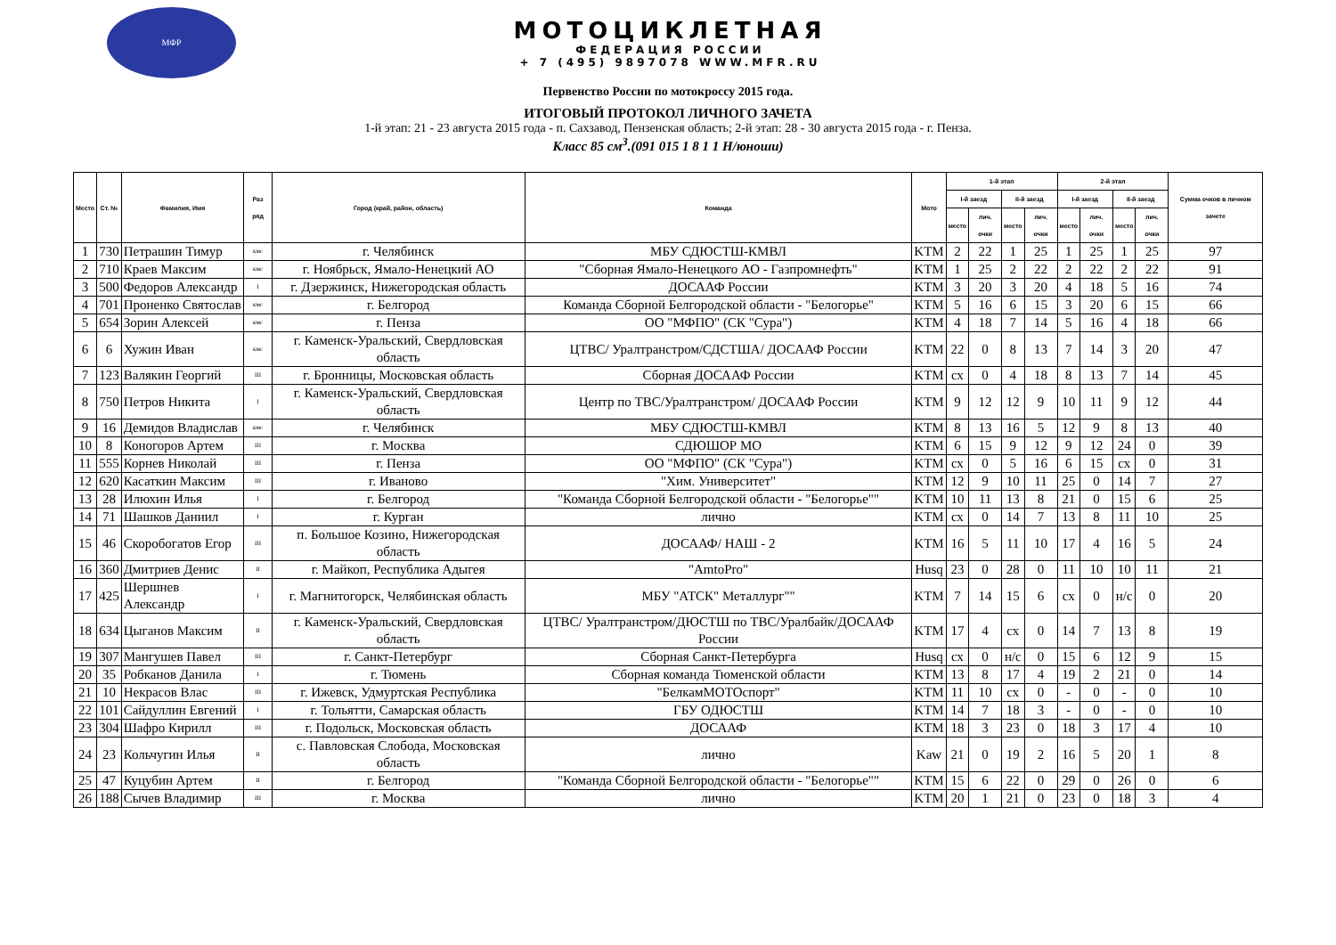МФР
МОТОЦИКЛЕТНАЯ
ФЕДЕРАЦИЯ РОССИИ
+ 7 (495) 9897078 WWW.MFR.RU
Первенство России по мотокроссу 2015 года.
ИТОГОВЫЙ ПРОТОКОЛ ЛИЧНОГО ЗАЧЕТА
1-й этап: 21 - 23 августа 2015 года - п. Сахзавод, Пензенская область; 2-й этап: 28 - 30 августа 2015 года - г. Пенза.
Класс 85 см<sup>3</sup>.(091 015 1 8 1 1 Н/юноши)
| Место | Ст. № | Фамилия, Имя | Раз ряд | Город (край, район, область) | Команда | Мото | 1-й этап | | | | 2-й этап | | | | Сумма очков в личном зачете |
| --- | --- | --- | --- | --- | --- | --- | --- | --- | --- | --- | --- | --- | --- | --- | --- |
| | | | | | | | I-й заезд | | II-й заезд | | I-й заезд | | II-й заезд | | |
| | | | | | | | место | лич. очки | место | лич. очки | место | лич. очки | место | лич. очки | |
| 1 | 730 | Петрашин Тимур | кмс | г. Челябинск | МБУ СДЮСТШ-КМВЛ | KTM | 2 | 22 | 1 | 25 | 1 | 25 | 1 | 25 | 97 |
| 2 | 710 | Краев Максим | кмс | г. Ноябрьск, Ямало-Ненецкий АО | "Сборная Ямало-Ненецкого АО - Газпромнефть" | KTM | 1 | 25 | 2 | 22 | 2 | 22 | 2 | 22 | 91 |
| 3 | 500 | Федоров Александр | I | г. Дзержинск, Нижегородская область | ДОСААФ России | KTM | 3 | 20 | 3 | 20 | 4 | 18 | 5 | 16 | 74 |
| 4 | 701 | Проненко Святослав | кмс | г. Белгород | Команда Сборной Белгородской области - "Белогорье" | KTM | 5 | 16 | 6 | 15 | 3 | 20 | 6 | 15 | 66 |
| 5 | 654 | Зорин Алексей | кмс | г. Пенза | ОО "МФПО" (СК "Сура") | KTM | 4 | 18 | 7 | 14 | 5 | 16 | 4 | 18 | 66 |
| 6 | 6 | Хужин Иван | кмс | г. Каменск-Уральский, Свердловская область | ЦТВС/ Уралтранстром/СДСТША/ ДОСААФ России | KTM | 22 | 0 | 8 | 13 | 7 | 14 | 3 | 20 | 47 |
| 7 | 123 | Валякин Георгий | III | г. Бронницы, Московская область | Сборная ДОСААФ России | KTM | сх | 0 | 4 | 18 | 8 | 13 | 7 | 14 | 45 |
| 8 | 750 | Петров Никита | I | г. Каменск-Уральский, Свердловская область | Центр по ТВС/Уралтранстром/ ДОСААФ России | KTM | 9 | 12 | 12 | 9 | 10 | 11 | 9 | 12 | 44 |
| 9 | 16 | Демидов Владислав | кмс | г. Челябинск | МБУ СДЮСТШ-КМВЛ | KTM | 8 | 13 | 16 | 5 | 12 | 9 | 8 | 13 | 40 |
| 10 | 8 | Коногоров Артем | III | г. Москва | СДЮШОР МО | KTM | 6 | 15 | 9 | 12 | 9 | 12 | 24 | 0 | 39 |
| 11 | 555 | Корнев Николай | III | г. Пенза | ОО "МФПО" (СК "Сура") | KTM | сх | 0 | 5 | 16 | 6 | 15 | сх | 0 | 31 |
| 12 | 620 | Касаткин Максим | III | г. Иваново | "Хим. Университет" | KTM | 12 | 9 | 10 | 11 | 25 | 0 | 14 | 7 | 27 |
| 13 | 28 | Илюхин Илья | I | г. Белгород | "Команда Сборной Белгородской области - "Белогорье"" | KTM | 10 | 11 | 13 | 8 | 21 | 0 | 15 | 6 | 25 |
| 14 | 71 | Шашков Даниил | I | г. Курган | лично | KTM | сх | 0 | 14 | 7 | 13 | 8 | 11 | 10 | 25 |
| 15 | 46 | Скоробогатов Егор | III | п. Большое Козино, Нижегородская область | ДОСААФ/ НАШ - 2 | KTM | 16 | 5 | 11 | 10 | 17 | 4 | 16 | 5 | 24 |
| 16 | 360 | Дмитриев Денис | II | г. Майкоп, Республика Адыгея | "AmtoPro" | Husq | 23 | 0 | 28 | 0 | 11 | 10 | 10 | 11 | 21 |
| 17 | 425 | Шершнев Александр | I | г. Магнитогорск, Челябинская область | МБУ "АТСК" Металлург"" | KTM | 7 | 14 | 15 | 6 | сх | 0 | н/с | 0 | 20 |
| 18 | 634 | Цыганов Максим | II | г. Каменск-Уральский, Свердловская область | ЦТВС/ Уралтранстром/ДЮСТШ по ТВС/Уралбайк/ДОСААФ России | KTM | 17 | 4 | сх | 0 | 14 | 7 | 13 | 8 | 19 |
| 19 | 307 | Мангушев Павел | III | г. Санкт-Петербург | Сборная Санкт-Петербурга | Husq | сх | 0 | н/с | 0 | 15 | 6 | 12 | 9 | 15 |
| 20 | 35 | Робканов Данила | I | г. Тюмень | Сборная команда Тюменской области | KTM | 13 | 8 | 17 | 4 | 19 | 2 | 21 | 0 | 14 |
| 21 | 10 | Некрасов Влас | III | г. Ижевск, Удмуртская Республика | "БелкамМОТОспорт" | KTM | 11 | 10 | сх | 0 | - | 0 | - | 0 | 10 |
| 22 | 101 | Сайдуллин Евгений | I | г. Тольятти, Самарская область | ГБУ ОДЮСТШ | KTM | 14 | 7 | 18 | 3 | - | 0 | - | 0 | 10 |
| 23 | 304 | Шафро Кирилл | III | г. Подольск, Московская область | ДОСААФ | KTM | 18 | 3 | 23 | 0 | 18 | 3 | 17 | 4 | 10 |
| 24 | 23 | Кольчугин Илья | II | с. Павловская Слобода, Московская область | лично | Kaw | 21 | 0 | 19 | 2 | 16 | 5 | 20 | 1 | 8 |
| 25 | 47 | Куцубин Артем | II | г. Белгород | "Команда Сборной Белгородской области - "Белогорье"" | KTM | 15 | 6 | 22 | 0 | 29 | 0 | 26 | 0 | 6 |
| 26 | 188 | Сычев Владимир | III | г. Москва | лично | KTM | 20 | 1 | 21 | 0 | 23 | 0 | 18 | 3 | 4 |